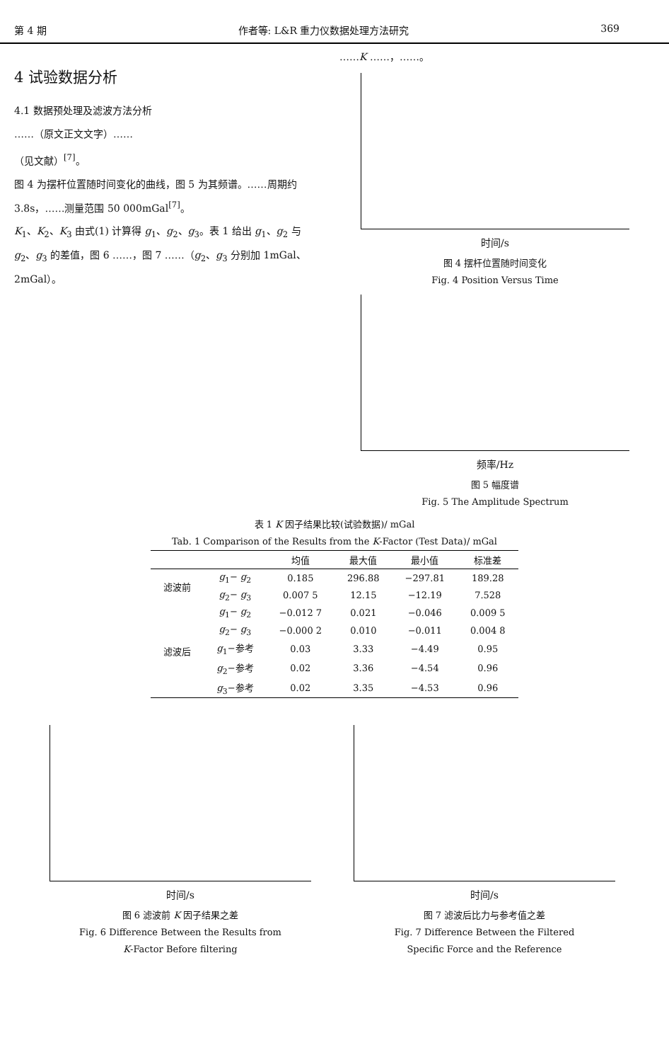第 4 期 作者等: L&R 重力仪数据处理方法研究 369
4 试验数据分析
4.1 数据预处理及滤波方法分析
……（原文正文文字）……
（见文献）<sup>[7]</sup>。
图 4 为摆杆位置随时间变化的曲线，图 5 为其频谱。……周期约 3.8s，……测量范围 50 000mGal<sup>[7]</sup>。
K<sub>1</sub>、K<sub>2</sub>、K<sub>3</sub> 由式(1) 计算得 g<sub>1</sub>、g<sub>2</sub>、g<sub>3</sub>。表 1 给出 g<sub>1</sub>、g<sub>2</sub> 与 g<sub>2</sub>、g<sub>3</sub> 的差值，图 6 ……，图 7 ……（g<sub>2</sub>、g<sub>3</sub> 分别加 1mGal、2mGal）。
……K ……，……。
时间/s
图 4 摆杆位置随时间变化
Fig. 4 Position Versus Time
频率/Hz
图 5 幅度谱
Fig. 5 The Amplitude Spectrum
表 1 K 因子结果比较(试验数据)/ mGal
Tab. 1 Comparison of the Results from the K-Factor (Test Data)/ mGal
| | | 均值 | 最大值 | 最小值 | 标准差 |
| --- | --- | --- | --- | --- | --- |
| 滤波前 | g<sub>1</sub>− g<sub>2</sub> | 0.185 | 296.88 | −297.81 | 189.28 |
| | g<sub>2</sub>− g<sub>3</sub> | 0.007 5 | 12.15 | −12.19 | 7.528 |
| 滤波后 | g<sub>1</sub>− g<sub>2</sub> | −0.012 7 | 0.021 | −0.046 | 0.009 5 |
| | g<sub>2</sub>− g<sub>3</sub> | −0.000 2 | 0.010 | −0.011 | 0.004 8 |
| | g<sub>1</sub>−参考 | 0.03 | 3.33 | −4.49 | 0.95 |
| | g<sub>2</sub>−参考 | 0.02 | 3.36 | −4.54 | 0.96 |
| | g<sub>3</sub>−参考 | 0.02 | 3.35 | −4.53 | 0.96 |
时间/s
图 6 滤波前 K 因子结果之差
Fig. 6 Difference Between the Results from
K-Factor Before filtering
时间/s
图 7 滤波后比力与参考值之差
Fig. 7 Difference Between the Filtered
Specific Force and the Reference